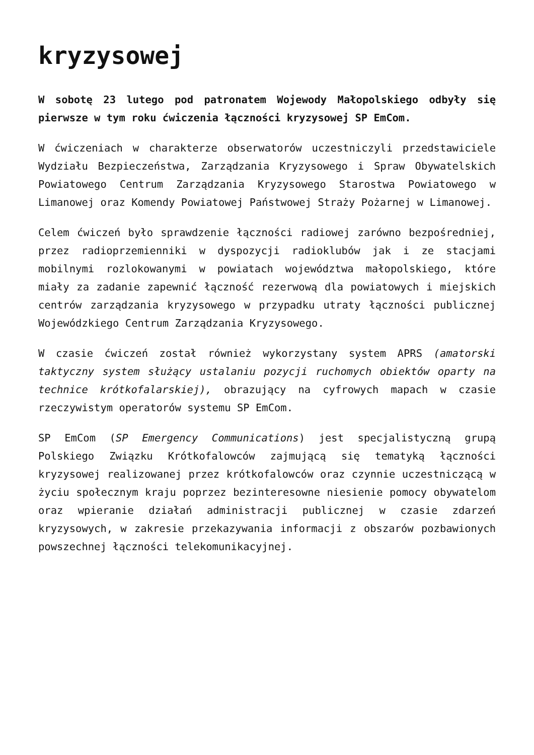kryzysowej
W sobotę 23 lutego pod patronatem Wojewody Małopolskiego odbyły się pierwsze w tym roku ćwiczenia łączności kryzysowej SP EmCom.
W ćwiczeniach w charakterze obserwatorów uczestniczyli przedstawiciele Wydziału Bezpieczeństwa, Zarządzania Kryzysowego i Spraw Obywatelskich Powiatowego Centrum Zarządzania Kryzysowego Starostwa Powiatowego w Limanowej oraz Komendy Powiatowej Państwowej Straży Pożarnej w Limanowej.
Celem ćwiczeń było sprawdzenie łączności radiowej zarówno bezpośredniej, przez radioprzemienniki w dyspozycji radioklubów jak i ze stacjami mobilnymi rozlokowanymi w powiatach województwa małopolskiego, które miały za zadanie zapewnić łączność rezerwową dla powiatowych i miejskich centrów zarządzania kryzysowego w przypadku utraty łączności publicznej Wojewódzkiego Centrum Zarządzania Kryzysowego.
W czasie ćwiczeń został również wykorzystany system APRS (amatorski taktyczny system służący ustalaniu pozycji ruchomych obiektów oparty na technice krótkofalarskiej), obrazujący na cyfrowych mapach w czasie rzeczywistym operatorów systemu SP EmCom.
SP EmCom (SP Emergency Communications) jest specjalistyczną grupą Polskiego Związku Krótkofalowców zajmującą się tematyką łączności kryzysowej realizowanej przez krótkofalowców oraz czynnie uczestniczącą w życiu społecznym kraju poprzez bezinteresowne niesienie pomocy obywatelom oraz wpieranie działań administracji publicznej w czasie zdarzeń kryzysowych, w zakresie przekazywania informacji z obszarów pozbawionych powszechnej łączności telekomunikacyjnej.